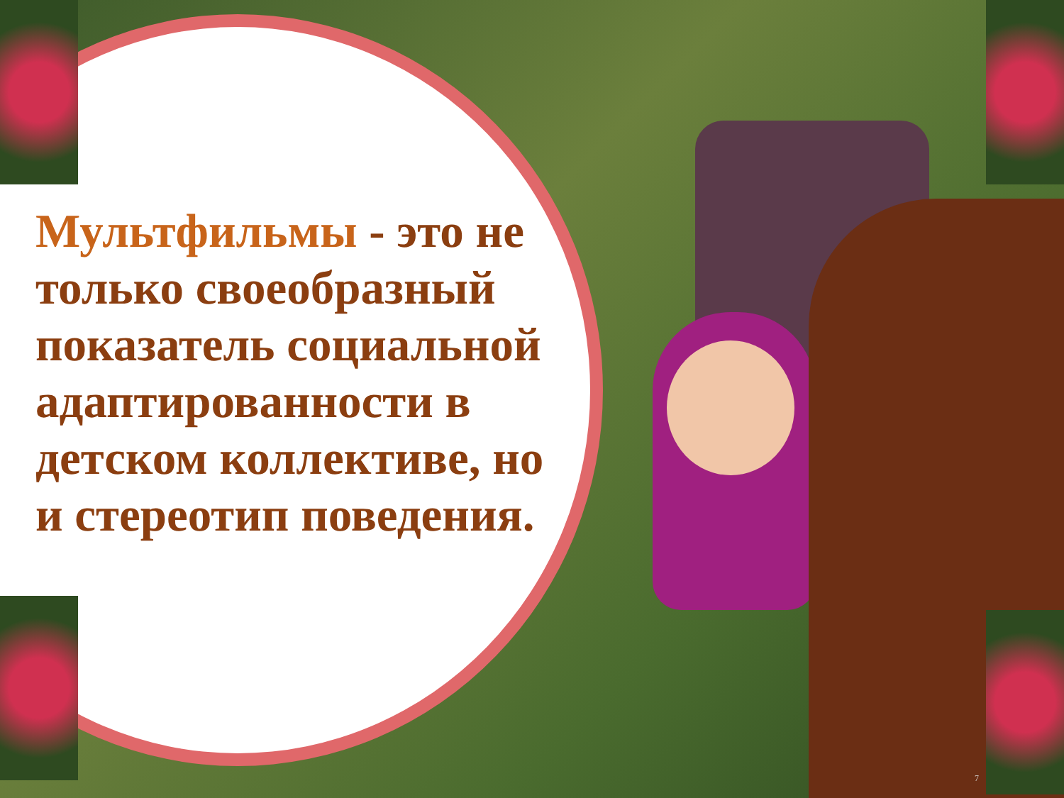Мультфильмы - это не только своеобразный показатель социальной адаптированности в детском коллективе, но и стереотип поведения.
7